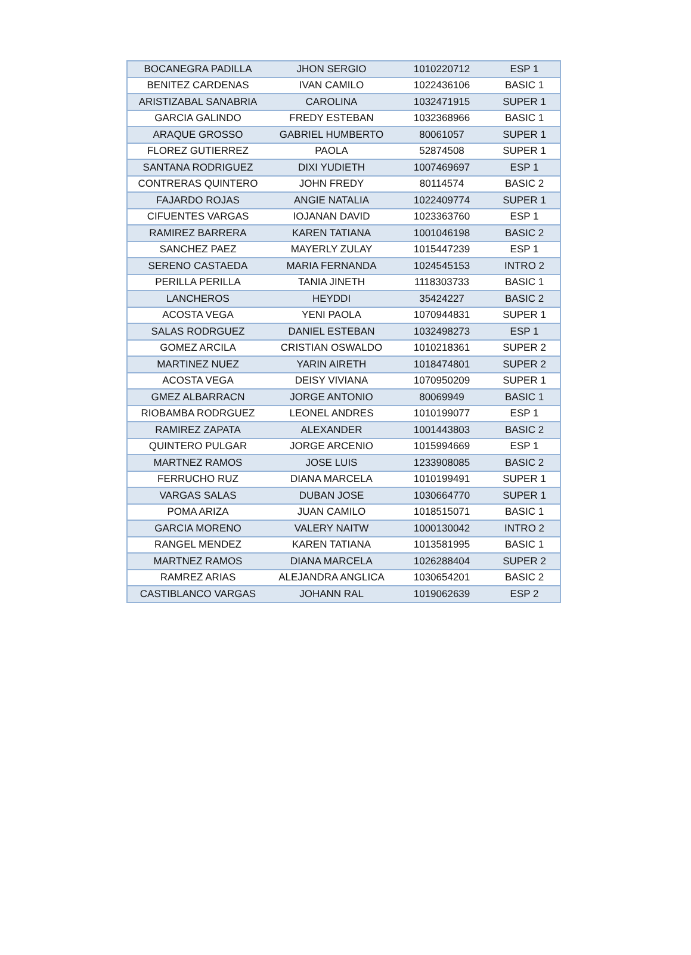| BOCANEGRA PADILLA | JHON SERGIO | 1010220712 | ESP 1 |
| BENITEZ CARDENAS | IVAN CAMILO | 1022436106 | BASIC 1 |
| ARISTIZABAL SANABRIA | CAROLINA | 1032471915 | SUPER 1 |
| GARCIA GALINDO | FREDY ESTEBAN | 1032368966 | BASIC 1 |
| ARAQUE GROSSO | GABRIEL HUMBERTO | 80061057 | SUPER 1 |
| FLOREZ GUTIERREZ | PAOLA | 52874508 | SUPER 1 |
| SANTANA RODRIGUEZ | DIXI YUDIETH | 1007469697 | ESP 1 |
| CONTRERAS QUINTERO | JOHN FREDY | 80114574 | BASIC 2 |
| FAJARDO ROJAS | ANGIE NATALIA | 1022409774 | SUPER 1 |
| CIFUENTES VARGAS | IOJANAN DAVID | 1023363760 | ESP 1 |
| RAMIREZ BARRERA | KAREN TATIANA | 1001046198 | BASIC 2 |
| SANCHEZ PAEZ | MAYERLY ZULAY | 1015447239 | ESP 1 |
| SERENO CASTAEDA | MARIA FERNANDA | 1024545153 | INTRO 2 |
| PERILLA PERILLA | TANIA JINETH | 1118303733 | BASIC 1 |
| LANCHEROS | HEYDDI | 35424227 | BASIC 2 |
| ACOSTA VEGA | YENI PAOLA | 1070944831 | SUPER 1 |
| SALAS RODRGUEZ | DANIEL ESTEBAN | 1032498273 | ESP 1 |
| GOMEZ ARCILA | CRISTIAN OSWALDO | 1010218361 | SUPER 2 |
| MARTINEZ NUEZ | YARIN AIRETH | 1018474801 | SUPER 2 |
| ACOSTA VEGA | DEISY VIVIANA | 1070950209 | SUPER 1 |
| GMEZ ALBARRACN | JORGE ANTONIO | 80069949 | BASIC 1 |
| RIOBAMBA RODRGUEZ | LEONEL ANDRES | 1010199077 | ESP 1 |
| RAMIREZ ZAPATA | ALEXANDER | 1001443803 | BASIC 2 |
| QUINTERO PULGAR | JORGE ARCENIO | 1015994669 | ESP 1 |
| MARTNEZ RAMOS | JOSE LUIS | 1233908085 | BASIC 2 |
| FERRUCHO RUZ | DIANA MARCELA | 1010199491 | SUPER 1 |
| VARGAS SALAS | DUBAN JOSE | 1030664770 | SUPER 1 |
| POMA ARIZA | JUAN CAMILO | 1018515071 | BASIC 1 |
| GARCIA MORENO | VALERY NAITW | 1000130042 | INTRO 2 |
| RANGEL MENDEZ | KAREN TATIANA | 1013581995 | BASIC 1 |
| MARTNEZ RAMOS | DIANA MARCELA | 1026288404 | SUPER 2 |
| RAMREZ ARIAS | ALEJANDRA ANGLICA | 1030654201 | BASIC 2 |
| CASTIBLANCO VARGAS | JOHANN RAL | 1019062639 | ESP 2 |